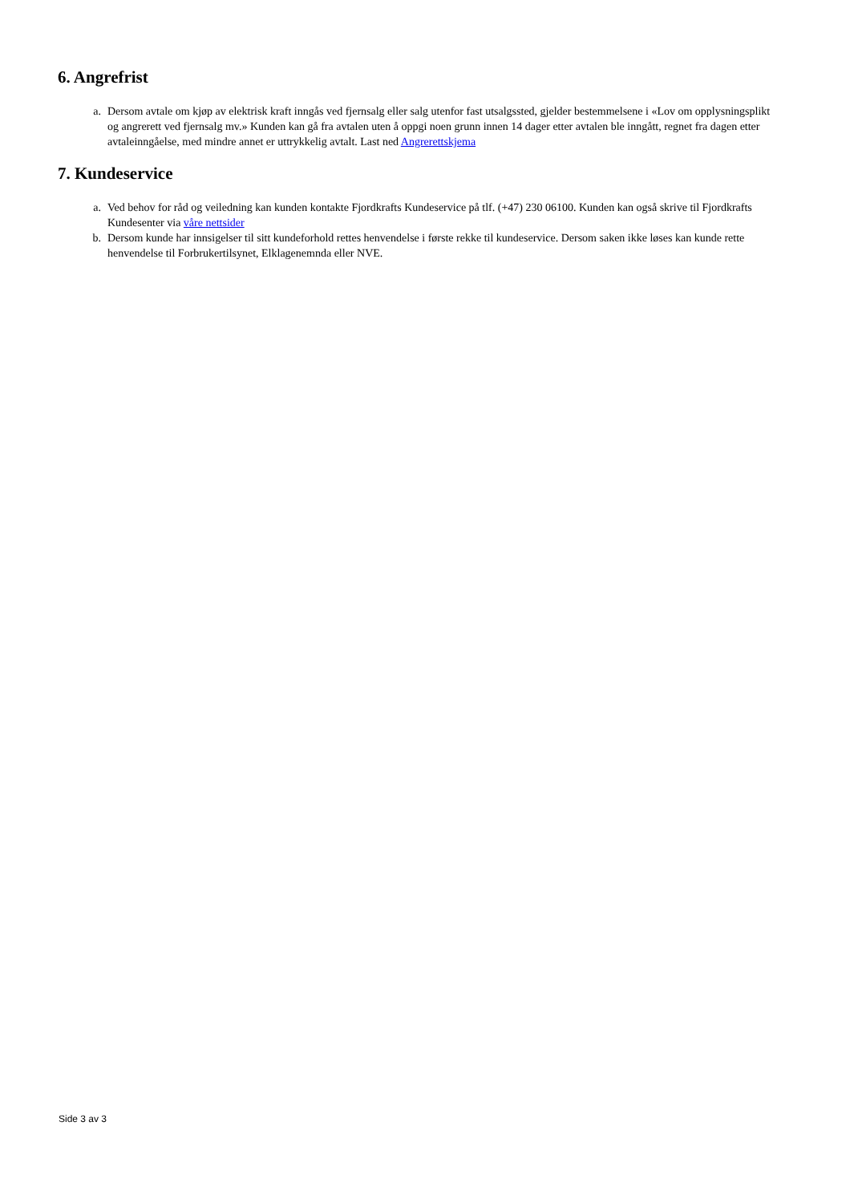6. Angrefrist
a. Dersom avtale om kjøp av elektrisk kraft inngås ved fjernsalg eller salg utenfor fast utsalgssted, gjelder bestemmelsene i «Lov om opplysningsplikt og angrerett ved fjernsalg mv.» Kunden kan gå fra avtalen uten å oppgi noen grunn innen 14 dager etter avtalen ble inngått, regnet fra dagen etter avtaleinngåelse, med mindre annet er uttrykkelig avtalt. Last ned Angrerettskjema
7. Kundeservice
a. Ved behov for råd og veiledning kan kunden kontakte Fjordkrafts Kundeservice på tlf. (+47) 230 06100. Kunden kan også skrive til Fjordkrafts Kundesenter via våre nettsider
b. Dersom kunde har innsigelser til sitt kundeforhold rettes henvendelse i første rekke til kundeservice. Dersom saken ikke løses kan kunde rette henvendelse til Forbrukertilsynet, Elklagenemnda eller NVE.
Side 3 av 3